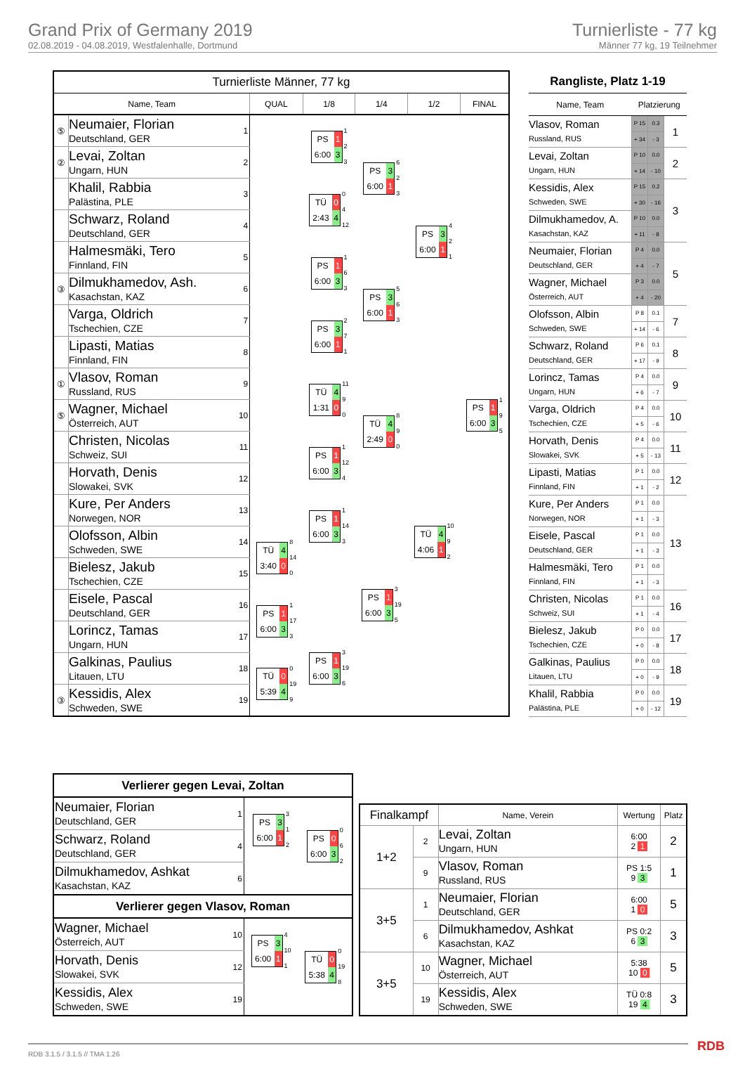Grand Prix of Germany 2019
02.08.2019 - 04.08.2019, Westfalenhalle, Dortmund
Turnierliste - 77 kg
Männer 77 kg, 19 Teilnehmer
| Turnierliste Männer, 77 kg | | | | | | | |
| --- | --- | --- | --- | --- | --- | --- | --- |
| Name, Team | | | QUAL | 1/8 | 1/4 | 1/2 | FINAL |
| ⑤ | Neumaier, Florian Deutschland, GER | 1 | | PS 1 6:00 3 1 2 3 | PS 3 6:00 1 6 2 3 | PS 3 6:00 1 4 2 1 | PS 1 6:00 3 1 9 5 |
| ② | Levai, Zoltan Ungarn, HUN | 2 | | | | | |
| | Khalil, Rabbia Palästina, PLE | 3 | | TÜ 0 2:43 4 0 4 12 | | | |
| | Schwarz, Roland Deutschland, GER | 4 | | | | | |
| | Halmesmäki, Tero Finnland, FIN | 5 | | PS 1 6:00 3 1 6 3 | PS 3 6:00 1 5 6 3 | | |
| ③ | Dilmukhamedov, Ash. Kasachstan, KAZ | 6 | | | | | |
| | Varga, Oldrich Tschechien, CZE | 7 | | PS 3 6:00 1 2 7 1 | | | |
| | Lipasti, Matias Finnland, FIN | 8 | | | | | |
| ① | Vlasov, Roman Russland, RUS | 9 | | TÜ 4 1:31 0 11 9 0 | TÜ 4 2:49 0 8 9 0 | TÜ 4 4:06 1 10 9 2 | |
| ⑤ | Wagner, Michael Österreich, AUT | 10 | | | | | |
| | Christen, Nicolas Schweiz, SUI | 11 | | PS 1 6:00 3 1 12 4 | | | |
| | Horvath, Denis Slowakei, SVK | 12 | | | | | |
| | Kure, Per Anders Norwegen, NOR | 13 | | PS 1 6:00 3 1 14 3 | PS 1 6:00 3 3 19 5 | | |
| | Olofsson, Albin Schweden, SWE | 14 | TÜ 4 3:40 0 8 14 0 | | | | |
| | Bielesz, Jakub Tschechien, CZE | 15 | | | | | |
| | Eisele, Pascal Deutschland, GER | 16 | PS 1 6:00 3 1 17 3 | | | | |
| | Lorincz, Tamas Ungarn, HUN | 17 | | PS 1 6:00 3 3 19 6 | | | |
| | Galkinas, Paulius Litauen, LTU | 18 | TÜ 0 5:39 4 0 19 9 | | | | |
| ③ | Kessidis, Alex Schweden, SWE | 19 | | | | | |
| Rangliste, Platz 1-19 | | | |
| --- | --- | --- | --- |
| Name, Team | Platzierung | | |
| Vlasov, Roman Russland, RUS | P 15 | 0.3 | 1 |
| | + 34 | - 3 | |
| Levai, Zoltan Ungarn, HUN | P 10 | 0.0 | 2 |
| | + 14 | - 10 | |
| Kessidis, Alex Schweden, SWE | P 15 | 0.2 | 3 |
| | + 30 | - 16 | |
| Dilmukhamedov, A. Kasachstan, KAZ | P 10 | 0.0 | |
| | + 11 | - 8 | |
| Neumaier, Florian Deutschland, GER | P 4 | 0.0 | 5 |
| | + 4 | - 7 | |
| Wagner, Michael Österreich, AUT | P 3 | 0.0 | |
| | + 4 | - 20 | |
| Olofsson, Albin Schweden, SWE | P 8 | 0.1 | 7 |
| | + 14 | - 6 | |
| Schwarz, Roland Deutschland, GER | P 6 | 0.1 | 8 |
| | + 17 | - 9 | |
| Lorincz, Tamas Ungarn, HUN | P 4 | 0.0 | 9 |
| | + 6 | - 7 | |
| Varga, Oldrich Tschechien, CZE | P 4 | 0.0 | 10 |
| | + 5 | - 6 | |
| Horvath, Denis Slowakei, SVK | P 4 | 0.0 | 11 |
| | + 5 | - 13 | |
| Lipasti, Matias Finnland, FIN | P 1 | 0.0 | 12 |
| | + 1 | - 2 | |
| Kure, Per Anders Norwegen, NOR | P 1 | 0.0 | 13 |
| | + 1 | - 3 | |
| Eisele, Pascal Deutschland, GER | P 1 | 0.0 | |
| | + 1 | - 3 | |
| Halmesmäki, Tero Finnland, FIN | P 1 | 0.0 | |
| | + 1 | - 3 | |
| Christen, Nicolas Schweiz, SUI | P 1 | 0.0 | 16 |
| | + 1 | - 4 | |
| Bielesz, Jakub Tschechien, CZE | P 0 | 0.0 | 17 |
| | + 0 | - 8 | |
| Galkinas, Paulius Litauen, LTU | P 0 | 0.0 | 18 |
| | + 0 | - 9 | |
| Khalil, Rabbia Palästina, PLE | P 0 | 0.0 | 19 |
| | + 0 | - 12 | |
| Verlierer gegen Levai, Zoltan | | | |
| --- | --- | --- | --- |
| Neumaier, Florian Deutschland, GER | 1 | PS 3 6:00 1 3 1 2 | PS 0 6:00 3 0 6 2 |
| Schwarz, Roland Deutschland, GER | 4 | | |
| Dilmukhamedov, Ashkat Kasachstan, KAZ | 6 | | |
| Verlierer gegen Vlasov, Roman | | | |
| Wagner, Michael Österreich, AUT | 10 | PS 3 6:00 1 4 10 1 | TÜ 0 5:38 4 0 19 8 |
| Horvath, Denis Slowakei, SVK | 12 | | |
| Kessidis, Alex Schweden, SWE | 19 | | |
| Finalkampf | | Name, Verein | Wertung | Platz |
| --- | --- | --- | --- | --- |
| 1+2 | 2 | Levai, Zoltan Ungarn, HUN | 6:00 2 1 | 2 |
| | 9 | Vlasov, Roman Russland, RUS | PS 1:5 9 3 | 1 |
| 3+5 | 1 | Neumaier, Florian Deutschland, GER | 6:00 1 0 | 5 |
| | 6 | Dilmukhamedov, Ashkat Kasachstan, KAZ | PS 0:2 6 3 | 3 |
| 3+5 | 10 | Wagner, Michael Österreich, AUT | 5:38 10 0 | 5 |
| | 19 | Kessidis, Alex Schweden, SWE | TÜ 0:8 19 4 | 3 |
RDB 3.1.5 / 3.1.5 // TMA 1.26 RDB